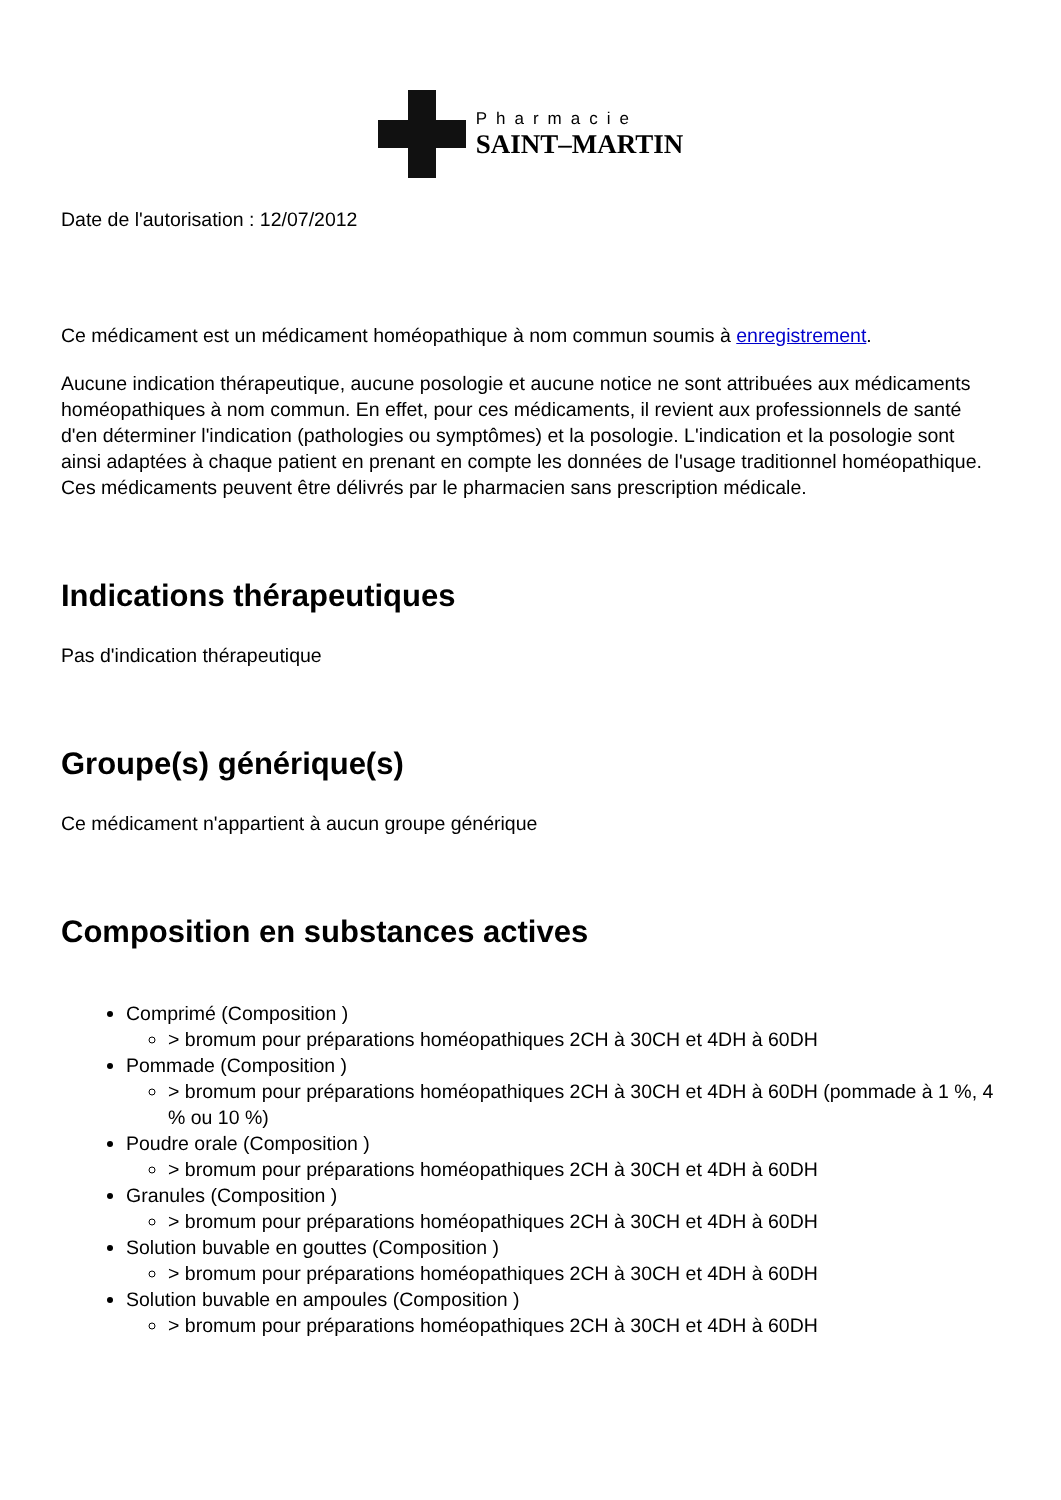Pharmacie
SAINT–MARTIN
Date de l'autorisation : 12/07/2012
Ce médicament est un médicament homéopathique à nom commun soumis à enregistrement.
Aucune indication thérapeutique, aucune posologie et aucune notice ne sont attribuées aux médicaments homéopathiques à nom commun. En effet, pour ces médicaments, il revient aux professionnels de santé d'en déterminer l'indication (pathologies ou symptômes) et la posologie. L'indication et la posologie sont ainsi adaptées à chaque patient en prenant en compte les données de l'usage traditionnel homéopathique. Ces médicaments peuvent être délivrés par le pharmacien sans prescription médicale.
Indications thérapeutiques
Pas d'indication thérapeutique
Groupe(s) générique(s)
Ce médicament n'appartient à aucun groupe générique
Composition en substances actives
Comprimé (Composition )
> bromum pour préparations homéopathiques 2CH à 30CH et 4DH à 60DH
Pommade (Composition )
> bromum pour préparations homéopathiques 2CH à 30CH et 4DH à 60DH (pommade à 1 %, 4 % ou 10 %)
Poudre orale (Composition )
> bromum pour préparations homéopathiques 2CH à 30CH et 4DH à 60DH
Granules (Composition )
> bromum pour préparations homéopathiques 2CH à 30CH et 4DH à 60DH
Solution buvable en gouttes (Composition )
> bromum pour préparations homéopathiques 2CH à 30CH et 4DH à 60DH
Solution buvable en ampoules (Composition )
> bromum pour préparations homéopathiques 2CH à 30CH et 4DH à 60DH